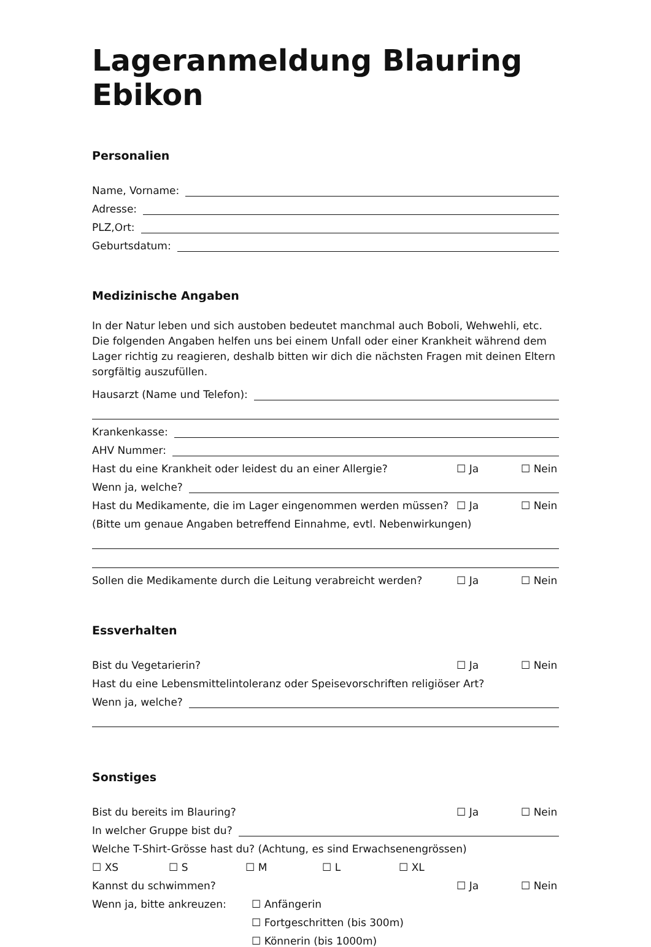Lageranmeldung Blauring Ebikon
Personalien
Name, Vorname:
Adresse:
PLZ,Ort:
Geburtsdatum:
Medizinische Angaben
In der Natur leben und sich austoben bedeutet manchmal auch Boboli, Wehwehli, etc. Die folgenden Angaben helfen uns bei einem Unfall oder einer Krankheit während dem Lager richtig zu reagieren, deshalb bitten wir dich die nächsten Fragen mit deinen Eltern sorgfältig auszufüllen.
Hausarzt (Name und Telefon):
Krankenkasse:
AHV Nummer:
Hast du eine Krankheit oder leidest du an einer Allergie? ☐ Ja ☐ Nein
Wenn ja, welche?
Hast du Medikamente, die im Lager eingenommen werden müssen? ☐ Ja ☐ Nein
(Bitte um genaue Angaben betreffend Einnahme, evtl. Nebenwirkungen)
Sollen die Medikamente durch die Leitung verabreicht werden? ☐ Ja ☐ Nein
Essverhalten
Bist du Vegetarierin? ☐ Ja ☐ Nein
Hast du eine Lebensmittelintoleranz oder Speisevorschriften religiöser Art?
Wenn ja, welche?
Sonstiges
Bist du bereits im Blauring? ☐ Ja ☐ Nein
In welcher Gruppe bist du?
Welche T-Shirt-Grösse hast du? (Achtung, es sind Erwachsenengrössen)
☐ XS ☐ S ☐ M ☐ L ☐ XL
Kannst du schwimmen? ☐ Ja ☐ Nein
Wenn ja, bitte ankreuzen: ☐ Anfängerin
☐ Fortgeschritten (bis 300m)
☐ Könnerin (bis 1000m)